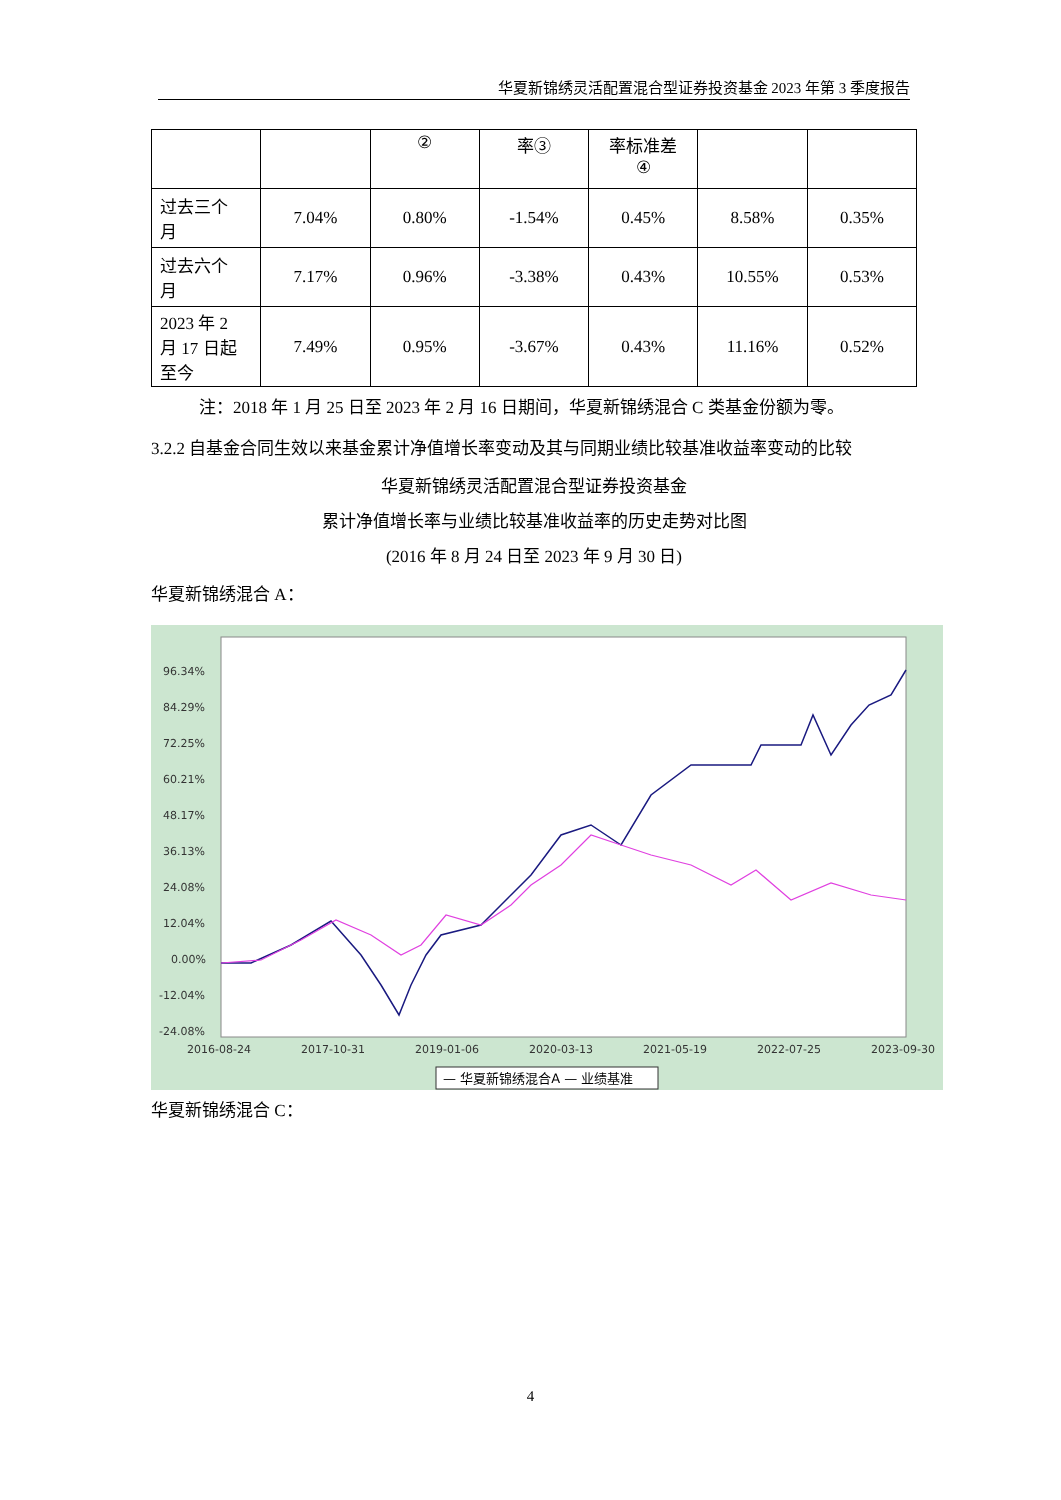华夏新锦绣灵活配置混合型证券投资基金 2023 年第 3 季度报告
| | | ② | 率③ | 率标准差 ④ | | |
| 过去三个 月 | 7.04% | 0.80% | -1.54% | 0.45% | 8.58% | 0.35% |
| 过去六个 月 | 7.17% | 0.96% | -3.38% | 0.43% | 10.55% | 0.53% |
| 2023 年 2 月 17 日起 至今 | 7.49% | 0.95% | -3.67% | 0.43% | 11.16% | 0.52% |
注：2018 年 1 月 25 日至 2023 年 2 月 16 日期间，华夏新锦绣混合 C 类基金份额为零。
3.2.2 自基金合同生效以来基金累计净值增长率变动及其与同期业绩比较基准收益率变动的比较
华夏新锦绣灵活配置混合型证券投资基金
累计净值增长率与业绩比较基准收益率的历史走势对比图
(2016 年 8 月 24 日至 2023 年 9 月 30 日)
华夏新锦绣混合 A：
96.34%
84.29%
72.25%
60.21%
48.17%
36.13%
24.08%
12.04%
0.00%
-12.04%
-24.08%
2016-08-24
2017-10-31
2019-01-06
2020-03-13
2021-05-19
2022-07-25
2023-09-30
— 华夏新锦绣混合A — 业绩基准
华夏新锦绣混合 C：
4